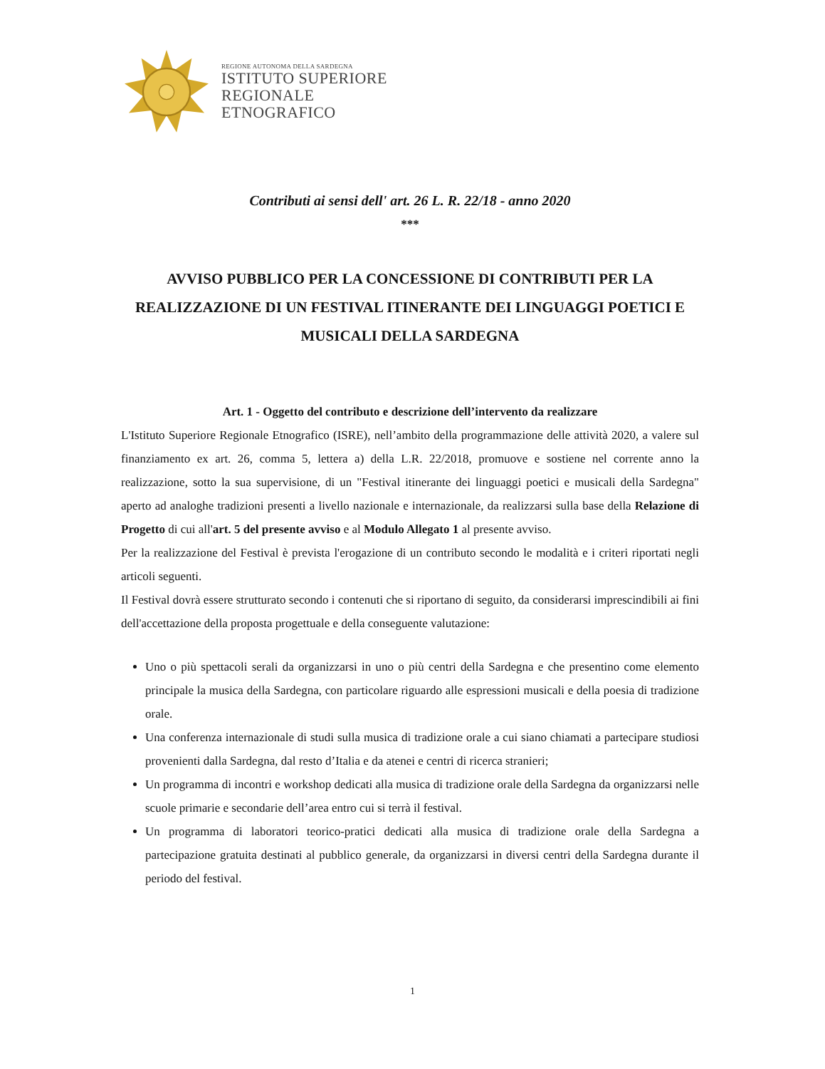REGIONE AUTONOMA DELLA SARDEGNA
ISTITUTO SUPERIORE
REGIONALE
ETNOGRAFICO
Contributi ai sensi dell' art. 26 L. R. 22/18 - anno 2020
***
AVVISO PUBBLICO PER LA CONCESSIONE DI CONTRIBUTI PER LA REALIZZAZIONE DI UN FESTIVAL ITINERANTE DEI LINGUAGGI POETICI E MUSICALI DELLA SARDEGNA
Art. 1 - Oggetto del contributo e descrizione dell’intervento da realizzare
L'Istituto Superiore Regionale Etnografico (ISRE), nell’ambito della programmazione delle attività 2020, a valere sul finanziamento ex art. 26, comma 5, lettera a) della L.R. 22/2018, promuove e sostiene nel corrente anno la realizzazione, sotto la sua supervisione, di un "Festival itinerante dei linguaggi poetici e musicali della Sardegna" aperto ad analoghe tradizioni presenti a livello nazionale e internazionale, da realizzarsi sulla base della Relazione di Progetto di cui all'art. 5 del presente avviso e al Modulo Allegato 1 al presente avviso.
Per la realizzazione del Festival è prevista l'erogazione di un contributo secondo le modalità e i criteri riportati negli articoli seguenti.
Il Festival dovrà essere strutturato secondo i contenuti che si riportano di seguito, da considerarsi imprescindibili ai fini dell'accettazione della proposta progettuale e della conseguente valutazione:
Uno o più spettacoli serali da organizzarsi in uno o più centri della Sardegna e che presentino come elemento principale la musica della Sardegna, con particolare riguardo alle espressioni musicali e della poesia di tradizione orale.
Una conferenza internazionale di studi sulla musica di tradizione orale a cui siano chiamati a partecipare studiosi provenienti dalla Sardegna, dal resto d’Italia e da atenei e centri di ricerca stranieri;
Un programma di incontri e workshop dedicati alla musica di tradizione orale della Sardegna da organizzarsi nelle scuole primarie e secondarie dell’area entro cui si terrà il festival.
Un programma di laboratori teorico-pratici dedicati alla musica di tradizione orale della Sardegna a partecipazione gratuita destinati al pubblico generale, da organizzarsi in diversi centri della Sardegna durante il periodo del festival.
1